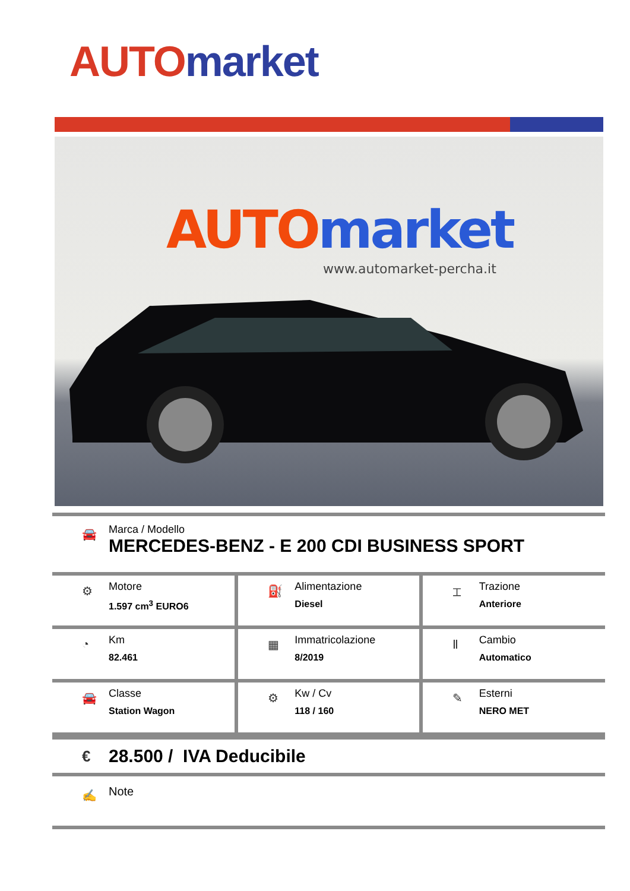AUTO market
AUTO market
www.automarket-percha.it
🚘
Marca / Modello
MERCEDES-BENZ - E 200 CDI BUSINESS SPORT
| ⚙ Motore 1.597 cm<sup>3</sup> EURO6 | ⛽ Alimentazione Diesel | ⌶ Trazione Anteriore |
| ◔ Km 82.461 | ▦ Immatricolazione 8/2019 | Ⅱ Cambio Automatico |
| 🚘 Classe Station Wagon | ⚙ Kw / Cv 118 / 160 | ✎ Esterni NERO MET |
€
28.500 / IVA Deducibile
✍
Note